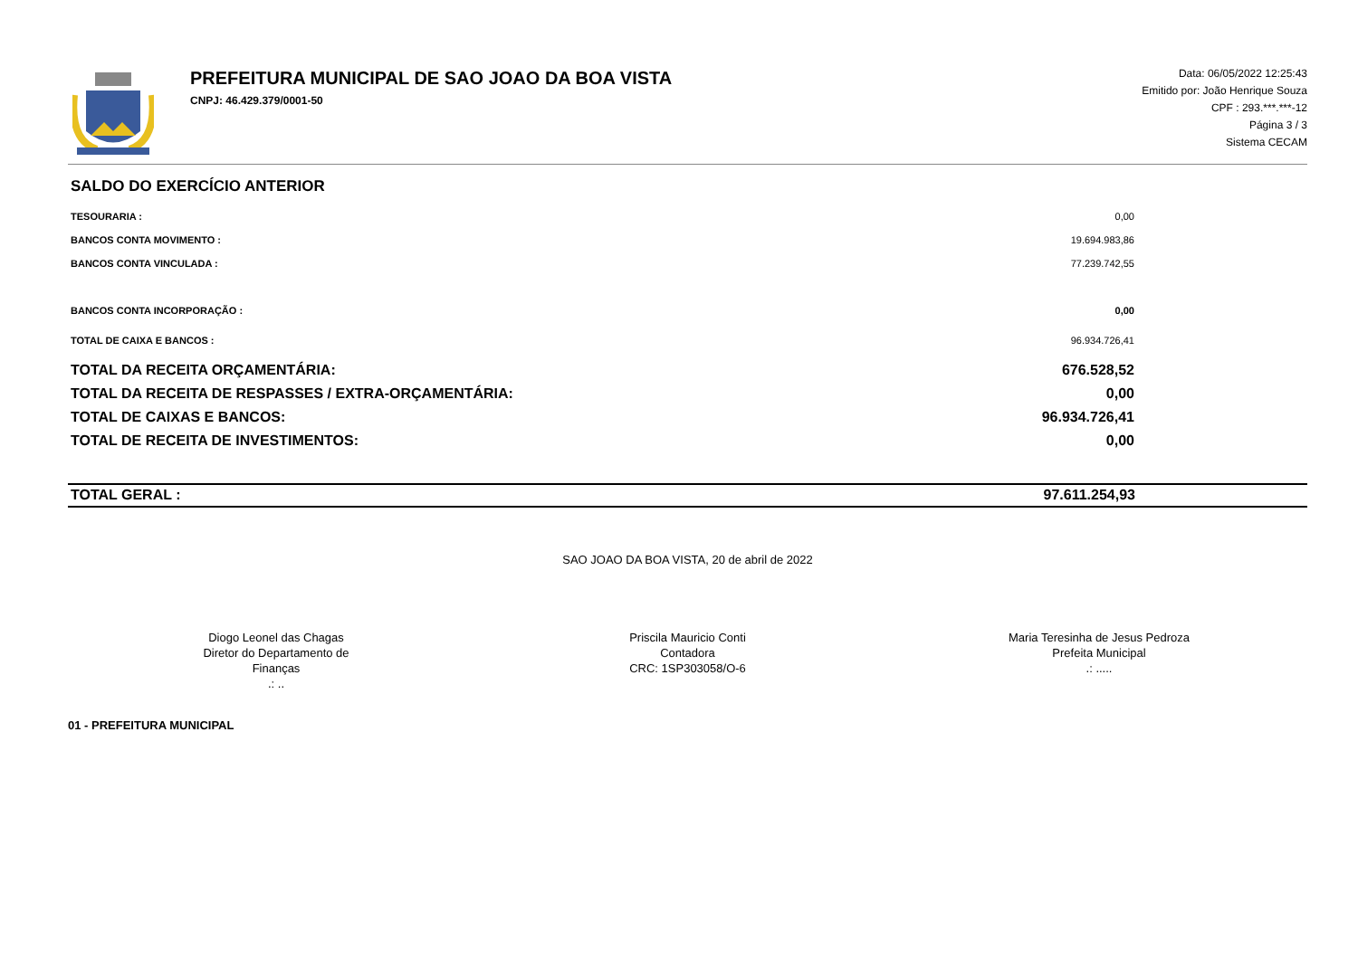PREFEITURA MUNICIPAL DE SAO JOAO DA BOA VISTA
CNPJ: 46.429.379/0001-50
Data: 06/05/2022 12:25:43
Emitido por: João Henrique Souza
CPF : 293.***.***-12
Página 3 / 3
Sistema CECAM
SALDO DO EXERCÍCIO ANTERIOR
| TESOURARIA : | 0,00 |
| BANCOS CONTA MOVIMENTO : | 19.694.983,86 |
| BANCOS CONTA VINCULADA : | 77.239.742,55 |
| BANCOS CONTA INCORPORAÇÃO : | 0,00 |
| TOTAL DE CAIXA E BANCOS : | 96.934.726,41 |
| TOTAL DA RECEITA ORÇAMENTÁRIA: | 676.528,52 |
| TOTAL DA RECEITA DE RESPASSES / EXTRA-ORÇAMENTÁRIA: | 0,00 |
| TOTAL DE CAIXAS E BANCOS: | 96.934.726,41 |
| TOTAL DE RECEITA DE INVESTIMENTOS: | 0,00 |
TOTAL GERAL : 97.611.254,93
SAO JOAO DA BOA VISTA, 20 de abril de 2022
Diogo Leonel das Chagas
Diretor do Departamento de Finanças
.: ..
Priscila Mauricio Conti
Contadora
CRC: 1SP303058/O-6
Maria Teresinha de Jesus Pedroza
Prefeita Municipal
.: .....
01 - PREFEITURA MUNICIPAL